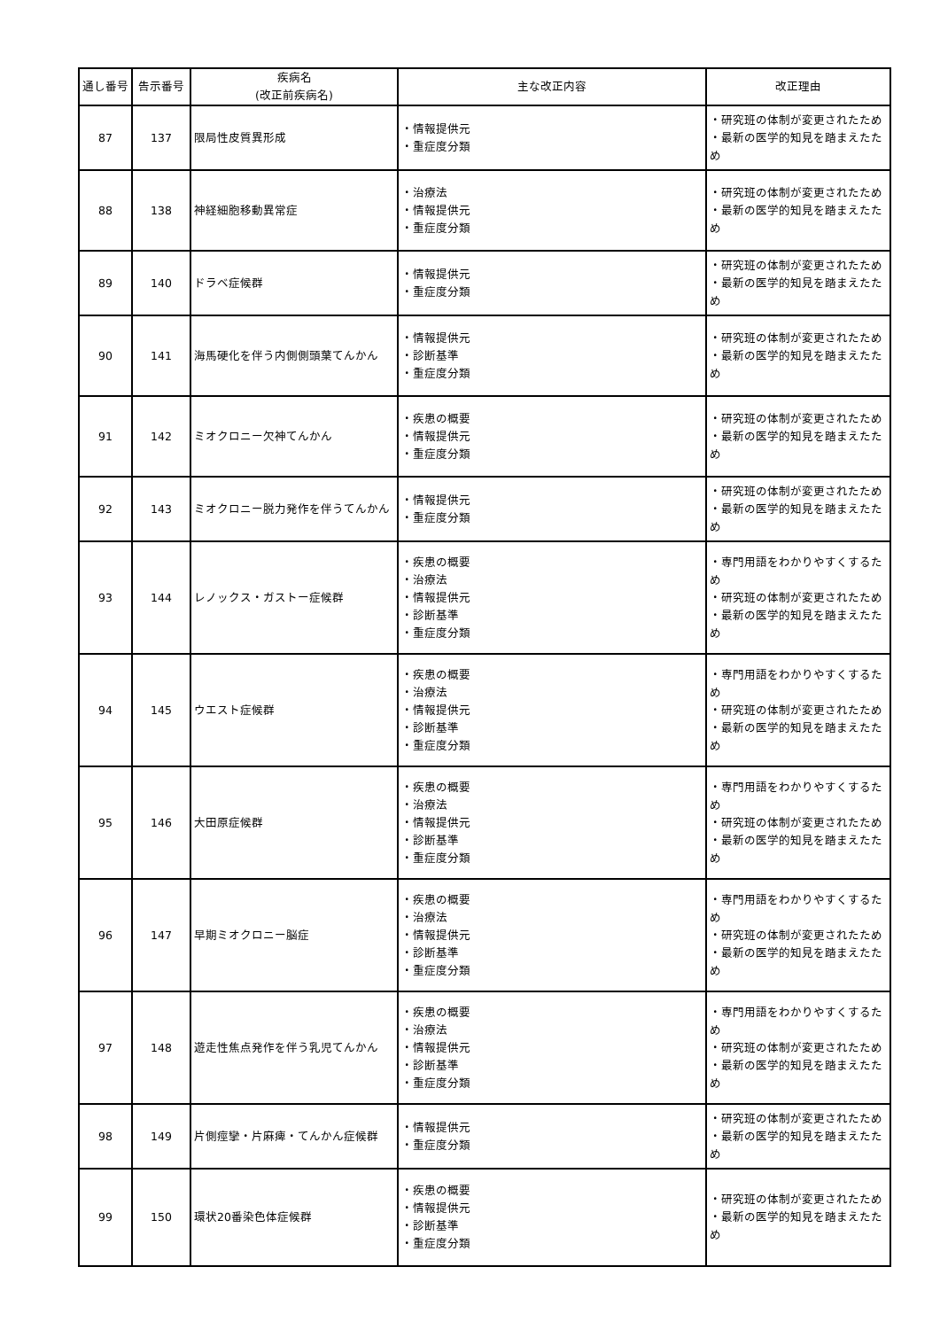| 通し番号 | 告示番号 | 疾病名 (改正前疾病名) | 主な改正内容 | 改正理由 |
| --- | --- | --- | --- | --- |
| 87 | 137 | 限局性皮質異形成 | ・情報提供元 ・重症度分類 | ・研究班の体制が変更されたため ・最新の医学的知見を踏まえたため |
| 88 | 138 | 神経細胞移動異常症 | ・治療法 ・情報提供元 ・重症度分類 | ・研究班の体制が変更されたため ・最新の医学的知見を踏まえたため |
| 89 | 140 | ドラベ症候群 | ・情報提供元 ・重症度分類 | ・研究班の体制が変更されたため ・最新の医学的知見を踏まえたため |
| 90 | 141 | 海馬硬化を伴う内側側頭葉てんかん | ・情報提供元 ・診断基準 ・重症度分類 | ・研究班の体制が変更されたため ・最新の医学的知見を踏まえたため |
| 91 | 142 | ミオクロニー欠神てんかん | ・疾患の概要 ・情報提供元 ・重症度分類 | ・研究班の体制が変更されたため ・最新の医学的知見を踏まえたため |
| 92 | 143 | ミオクロニー脱力発作を伴うてんかん | ・情報提供元 ・重症度分類 | ・研究班の体制が変更されたため ・最新の医学的知見を踏まえたため |
| 93 | 144 | レノックス・ガストー症候群 | ・疾患の概要 ・治療法 ・情報提供元 ・診断基準 ・重症度分類 | ・専門用語をわかりやすくするため ・研究班の体制が変更されたため ・最新の医学的知見を踏まえたため |
| 94 | 145 | ウエスト症候群 | ・疾患の概要 ・治療法 ・情報提供元 ・診断基準 ・重症度分類 | ・専門用語をわかりやすくするため ・研究班の体制が変更されたため ・最新の医学的知見を踏まえたため |
| 95 | 146 | 大田原症候群 | ・疾患の概要 ・治療法 ・情報提供元 ・診断基準 ・重症度分類 | ・専門用語をわかりやすくするため ・研究班の体制が変更されたため ・最新の医学的知見を踏まえたため |
| 96 | 147 | 早期ミオクロニー脳症 | ・疾患の概要 ・治療法 ・情報提供元 ・診断基準 ・重症度分類 | ・専門用語をわかりやすくするため ・研究班の体制が変更されたため ・最新の医学的知見を踏まえたため |
| 97 | 148 | 遊走性焦点発作を伴う乳児てんかん | ・疾患の概要 ・治療法 ・情報提供元 ・診断基準 ・重症度分類 | ・専門用語をわかりやすくするため ・研究班の体制が変更されたため ・最新の医学的知見を踏まえたため |
| 98 | 149 | 片側痙攣・片麻痺・てんかん症候群 | ・情報提供元 ・重症度分類 | ・研究班の体制が変更されたため ・最新の医学的知見を踏まえたため |
| 99 | 150 | 環状20番染色体症候群 | ・疾患の概要 ・情報提供元 ・診断基準 ・重症度分類 | ・研究班の体制が変更されたため ・最新の医学的知見を踏まえたため |